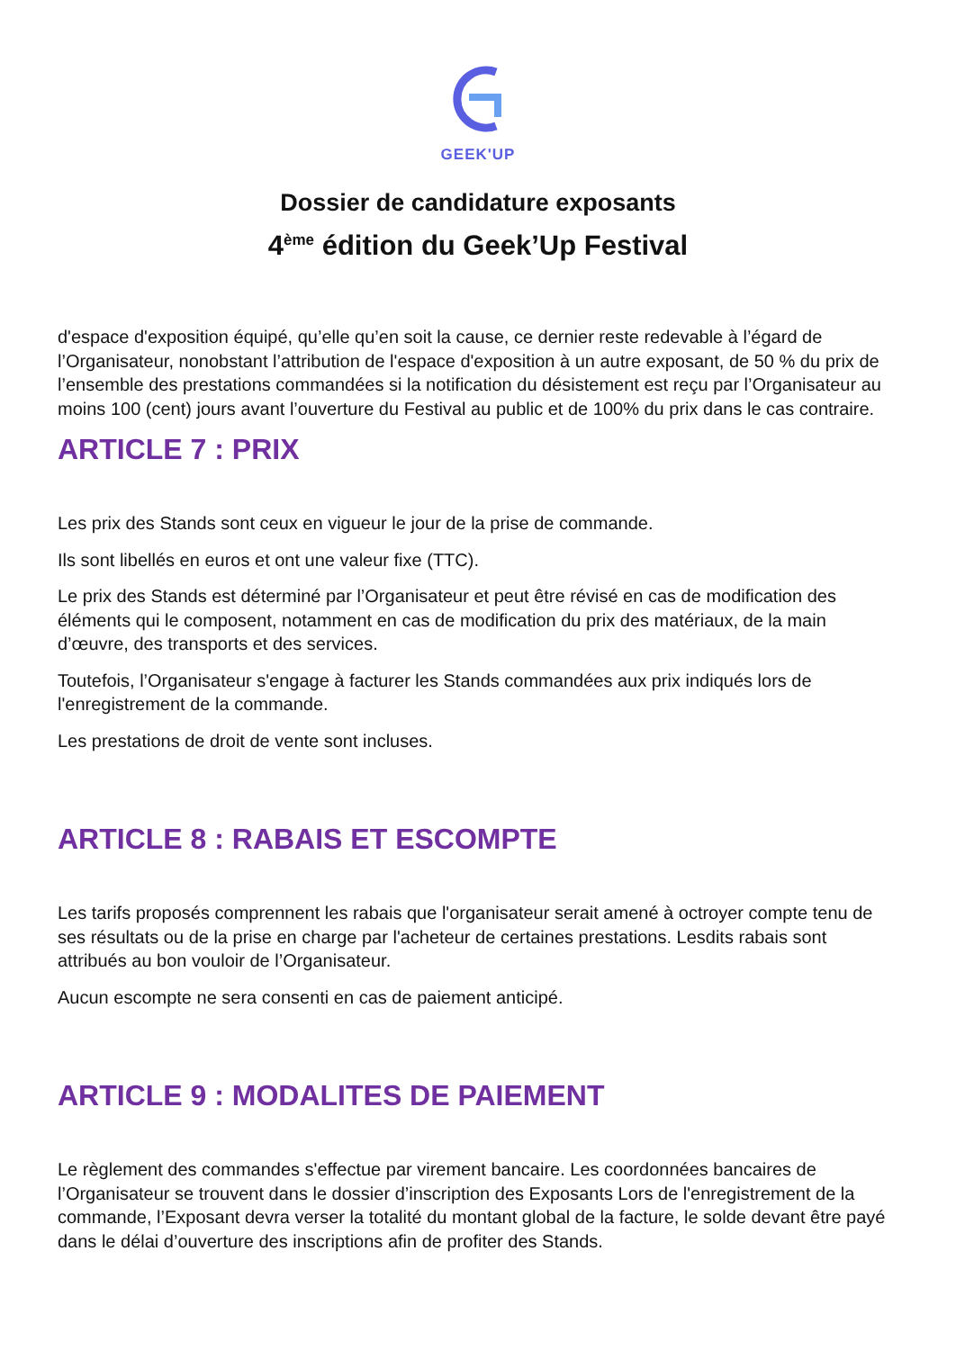GEEK'UP
Dossier de candidature exposants
4<sup>ème</sup> édition du Geek’Up Festival
d'espace d'exposition équipé, qu’elle qu’en soit la cause, ce dernier reste redevable à l’égard de l’Organisateur, nonobstant l’attribution de l'espace d'exposition à un autre exposant, de 50 % du prix de l’ensemble des prestations commandées si la notification du désistement est reçu par l’Organisateur au moins 100 (cent) jours avant l’ouverture du Festival au public et de 100% du prix dans le cas contraire.
ARTICLE 7 : PRIX
Les prix des Stands sont ceux en vigueur le jour de la prise de commande.
Ils sont libellés en euros et ont une valeur fixe (TTC).
Le prix des Stands est déterminé par l’Organisateur et peut être révisé en cas de modification des éléments qui le composent, notamment en cas de modification du prix des matériaux, de la main d’œuvre, des transports et des services.
Toutefois, l’Organisateur s'engage à facturer les Stands commandées aux prix indiqués lors de l'enregistrement de la commande.
Les prestations de droit de vente sont incluses.
ARTICLE 8 : RABAIS ET ESCOMPTE
Les tarifs proposés comprennent les rabais que l'organisateur serait amené à octroyer compte tenu de ses résultats ou de la prise en charge par l'acheteur de certaines prestations. Lesdits rabais sont attribués au bon vouloir de l’Organisateur.
Aucun escompte ne sera consenti en cas de paiement anticipé.
ARTICLE 9 : MODALITES DE PAIEMENT
Le règlement des commandes s'effectue par virement bancaire. Les coordonnées bancaires de l’Organisateur se trouvent dans le dossier d’inscription des Exposants Lors de l'enregistrement de la commande, l’Exposant devra verser la totalité du montant global de la facture, le solde devant être payé dans le délai d’ouverture des inscriptions afin de profiter des Stands.